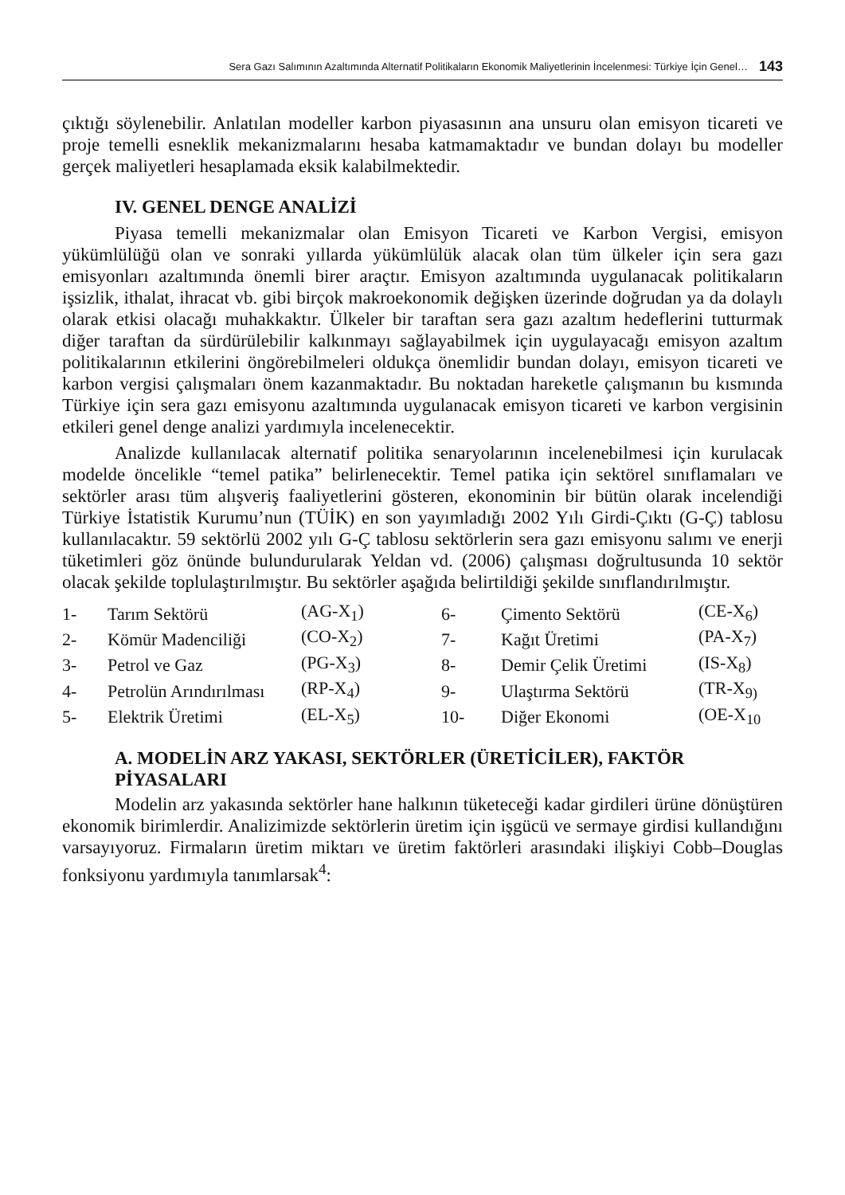Sera Gazı Salımının Azaltımında Alternatif Politikaların Ekonomik Maliyetlerinin İncelenmesi: Türkiye İçin Genel… 143
çıktığı söylenebilir. Anlatılan modeller karbon piyasasının ana unsuru olan emisyon ticareti ve proje temelli esneklik mekanizmalarını hesaba katmamaktadır ve bundan dolayı bu modeller gerçek maliyetleri hesaplamada eksik kalabilmektedir.
IV. GENEL DENGE ANALİZİ
Piyasa temelli mekanizmalar olan Emisyon Ticareti ve Karbon Vergisi, emisyon yükümlülüğü olan ve sonraki yıllarda yükümlülük alacak olan tüm ülkeler için sera gazı emisyonları azaltımında önemli birer araçtır. Emisyon azaltımında uygulanacak politikaların işsizlik, ithalat, ihracat vb. gibi birçok makroekonomik değişken üzerinde doğrudan ya da dolaylı olarak etkisi olacağı muhakkaktır. Ülkeler bir taraftan sera gazı azaltım hedeflerini tutturmak diğer taraftan da sürdürülebilir kalkınmayı sağlayabilmek için uygulayacağı emisyon azaltım politikalarının etkilerini öngörebilmeleri oldukça önemlidir bundan dolayı, emisyon ticareti ve karbon vergisi çalışmaları önem kazanmaktadır. Bu noktadan hareketle çalışmanın bu kısmında Türkiye için sera gazı emisyonu azaltımında uygulanacak emisyon ticareti ve karbon vergisinin etkileri genel denge analizi yardımıyla incelenecektir.
Analizde kullanılacak alternatif politika senaryolarının incelenebilmesi için kurulacak modelde öncelikle “temel patika” belirlenecektir. Temel patika için sektörel sınıflamaları ve sektörler arası tüm alışveriş faaliyetlerini gösteren, ekonominin bir bütün olarak incelendiği Türkiye İstatistik Kurumu’nun (TÜİK) en son yayımladığı 2002 Yılı Girdi-Çıktı (G-Ç) tablosu kullanılacaktır. 59 sektörlü 2002 yılı G-Ç tablosu sektörlerin sera gazı emisyonu salımı ve enerji tüketimleri göz önünde bulundurularak Yeldan vd. (2006) çalışması doğrultusunda 10 sektör olacak şekilde toplulaştırılmıştır. Bu sektörler aşağıda belirtildiği şekilde sınıflandırılmıştır.
| 1- | Tarım Sektörü | (AG-X<sub>1</sub>) | 6- | Çimento Sektörü | (CE-X<sub>6</sub>) |
| 2- | Kömür Madenciliği | (CO-X<sub>2</sub>) | 7- | Kağıt Üretimi | (PA-X<sub>7</sub>) |
| 3- | Petrol ve Gaz | (PG-X<sub>3</sub>) | 8- | Demir Çelik Üretimi | (IS-X<sub>8</sub>) |
| 4- | Petrolün Arındırılması | (RP-X<sub>4</sub>) | 9- | Ulaştırma Sektörü | (TR-X<sub>9)</sub> |
| 5- | Elektrik Üretimi | (EL-X<sub>5</sub>) | 10- | Diğer Ekonomi | (OE-X<sub>10</sub> |
A. MODELİN ARZ YAKASI, SEKTÖRLER (ÜRETİCİLER), FAKTÖR PİYASALARI
Modelin arz yakasında sektörler hane halkının tüketeceği kadar girdileri ürüne dönüştüren ekonomik birimlerdir. Analizimizde sektörlerin üretim için işgücü ve sermaye girdisi kullandığını varsayıyoruz. Firmaların üretim miktarı ve üretim faktörleri arasındaki ilişkiyi Cobb–Douglas fonksiyonu yardımıyla tanımlarsak<sup>4</sup>: